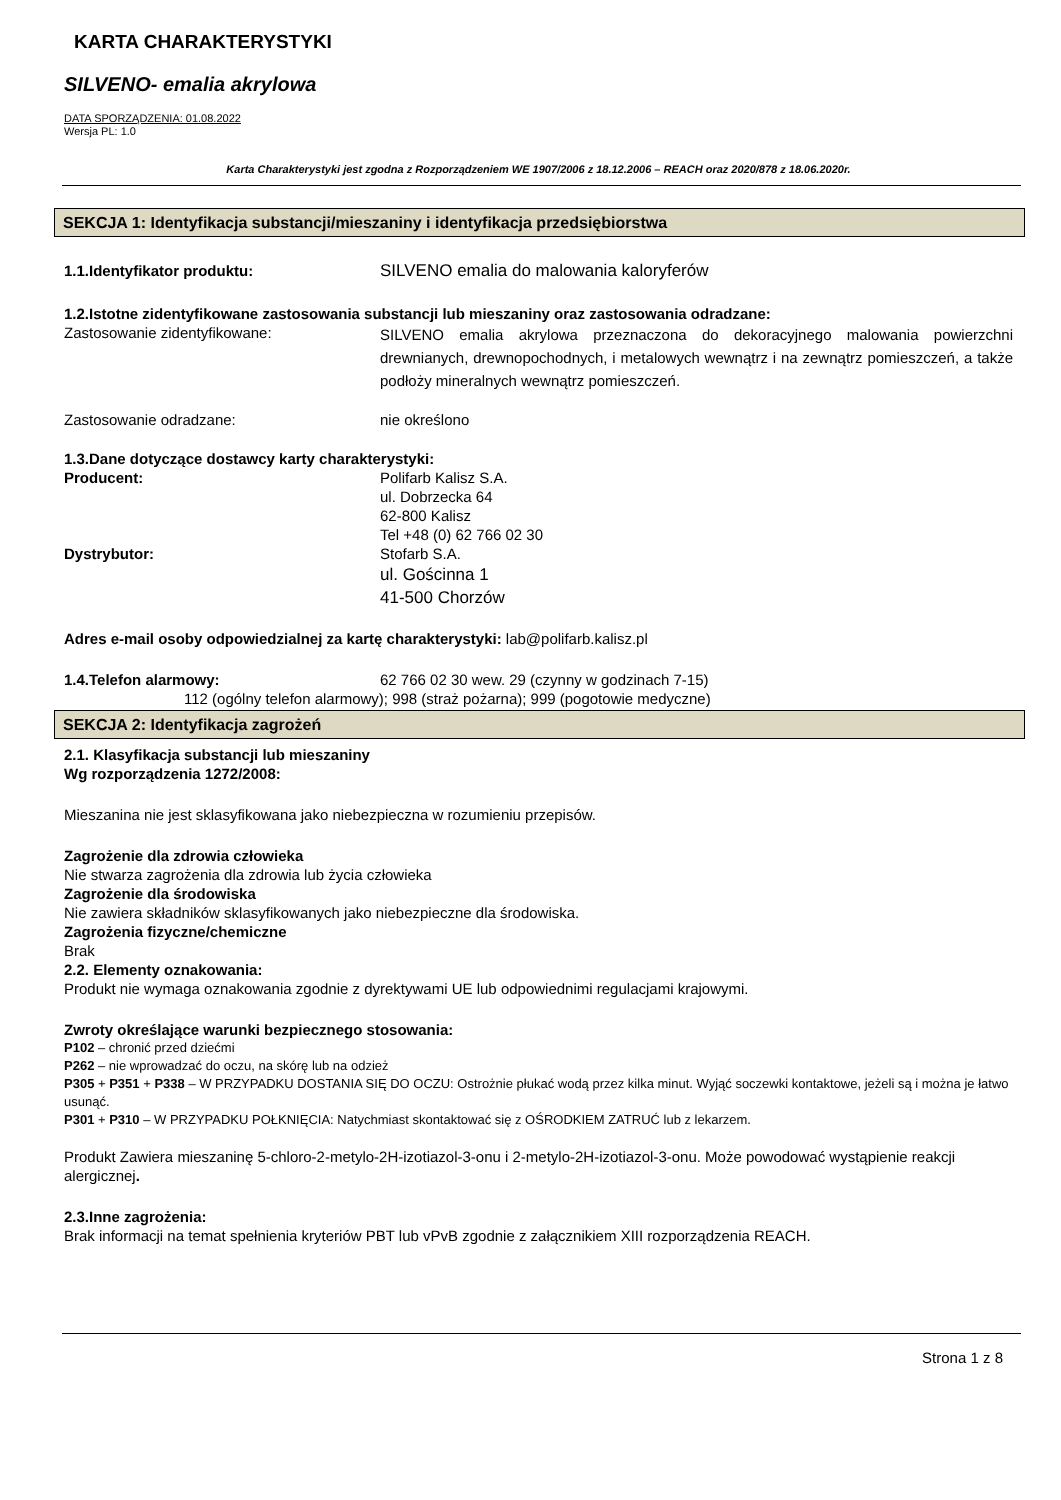KARTA CHARAKTERYSTYKI
SILVENO- emalia akrylowa
DATA SPORZĄDZENIA: 01.08.2022
Wersja PL: 1.0
Karta Charakterystyki jest zgodna z Rozporządzeniem WE 1907/2006 z 18.12.2006 – REACH oraz 2020/878 z 18.06.2020r.
SEKCJA 1: Identyfikacja substancji/mieszaniny i identyfikacja przedsiębiorstwa
1.1.Identyfikator produktu: SILVENO emalia do malowania kaloryferów
1.2.Istotne zidentyfikowane zastosowania substancji lub mieszaniny oraz zastosowania odradzane:
Zastosowanie zidentyfikowane:
SILVENO emalia akrylowa przeznaczona do dekoracyjnego malowania powierzchni drewnianych, drewnopochodnych, i metalowych wewnątrz i na zewnątrz pomieszczeń, a także podłoży mineralnych wewnątrz pomieszczeń.
Zastosowanie odradzane: nie określono
1.3.Dane dotyczące dostawcy karty charakterystyki:
Producent: Polifarb Kalisz S.A.
ul. Dobrzecka 64
62-800 Kalisz
Tel +48 (0) 62 766 02 30
Dystrybutor: Stofarb S.A.
ul. Gościnna 1
41-500 Chorzów
Adres e-mail osoby odpowiedzialnej za kartę charakterystyki: lab@polifarb.kalisz.pl
1.4.Telefon alarmowy: 62 766 02 30 wew. 29 (czynny w godzinach 7-15)
112 (ogólny telefon alarmowy); 998 (straż pożarna); 999 (pogotowie medyczne)
SEKCJA 2: Identyfikacja zagrożeń
2.1. Klasyfikacja substancji lub mieszaniny
Wg rozporządzenia 1272/2008:
Mieszanina nie jest sklasyfikowana jako niebezpieczna w rozumieniu przepisów.
Zagrożenie dla zdrowia człowieka
Nie stwarza zagrożenia dla zdrowia lub życia człowieka
Zagrożenie dla środowiska
Nie zawiera składników sklasyfikowanych jako niebezpieczne dla środowiska.
Zagrożenia fizyczne/chemiczne
Brak
2.2. Elementy oznakowania:
Produkt nie wymaga oznakowania zgodnie z dyrektywami UE lub odpowiednimi regulacjami krajowymi.
Zwroty określające warunki bezpiecznego stosowania:
P102 – chronić przed dziećmi
P262 – nie wprowadzać do oczu, na skórę lub na odzież
P305 + P351 + P338 – W PRZYPADKU DOSTANIA SIĘ DO OCZU: Ostrożnie płukać wodą przez kilka minut. Wyjąć soczewki kontaktowe, jeżeli są i można je łatwo usunąć.
P301 + P310 – W PRZYPADKU POŁKNIĘCIA: Natychmiast skontaktować się z OŚRODKIEM ZATRUĆ lub z lekarzem.
Produkt Zawiera mieszaninę 5-chloro-2-metylo-2H-izotiazol-3-onu i 2-metylo-2H-izotiazol-3-onu. Może powodować wystąpienie reakcji alergicznej.
2.3.Inne zagrożenia:
Brak informacji na temat spełnienia kryteriów PBT lub vPvB zgodnie z załącznikiem XIII rozporządzenia REACH.
Strona 1 z 8